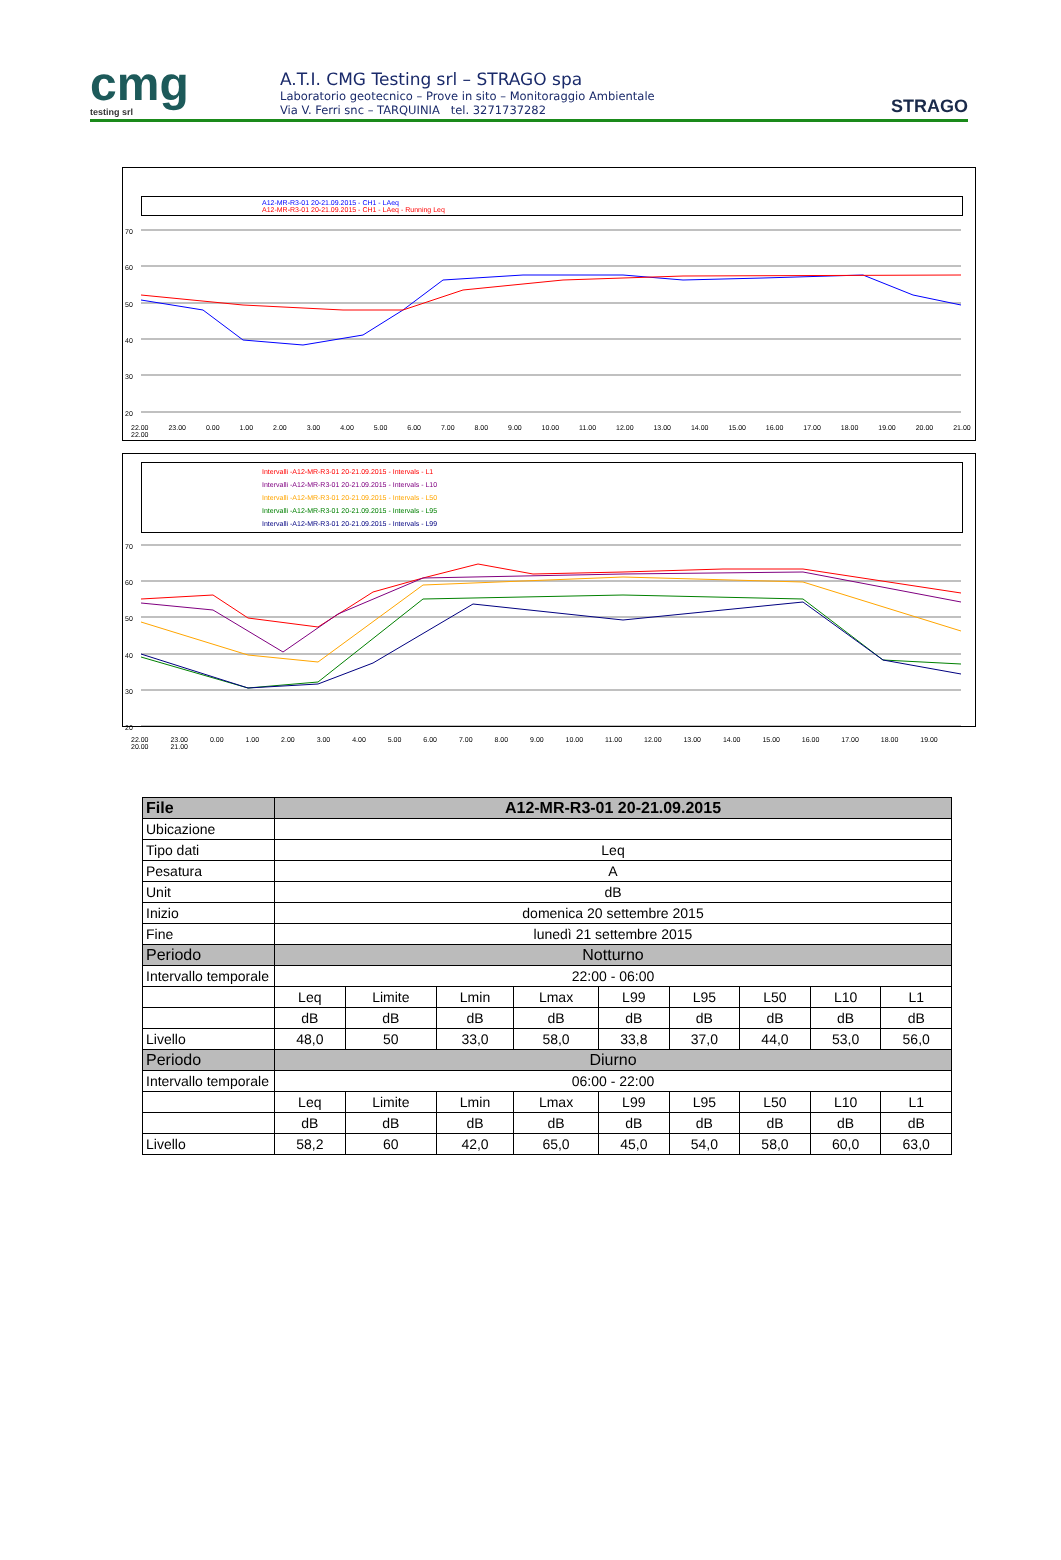cmg
testing srl
A.T.I. CMG Testing srl – STRAGO spa
Laboratorio geotecnico – Prove in sito – Monitoraggio Ambientale
Via V. Ferri snc – TARQUINIA tel. 3271737282
STRAGO
A12-MR-R3-01 20-21.09.2015 - CH1 - LAeq
A12-MR-R3-01 20-21.09.2015 - CH1 - LAeq - Running Leq
70
60
50
40
30
20
22.00 23.00 0.00 1.00 2.00 3.00 4.00 5.00 6.00 7.00 8.00 9.00 10.00 11.00 12.00 13.00 14.00 15.00 16.00 17.00 18.00 19.00 20.00 21.00 22.00
Intervalli -A12-MR-R3-01 20-21.09.2015 - Intervals - L1
Intervalli -A12-MR-R3-01 20-21.09.2015 - Intervals - L10
Intervalli -A12-MR-R3-01 20-21.09.2015 - Intervals - L50
Intervalli -A12-MR-R3-01 20-21.09.2015 - Intervals - L95
Intervalli -A12-MR-R3-01 20-21.09.2015 - Intervals - L99
70
60
50
40
30
20
22.00 23.00 0.00 1.00 2.00 3.00 4.00 5.00 6.00 7.00 8.00 9.00 10.00 11.00 12.00 13.00 14.00 15.00 16.00 17.00 18.00 19.00 20.00 21.00
| File | A12-MR-R3-01 20-21.09.2015 | | | | | | | | |
| --- | --- | --- | --- | --- | --- | --- | --- | --- | --- |
| Ubicazione | | | | | | | | | |
| Tipo dati | Leq | | | | | | | | |
| Pesatura | A | | | | | | | | |
| Unit | dB | | | | | | | | |
| Inizio | domenica 20 settembre 2015 | | | | | | | | |
| Fine | lunedì 21 settembre 2015 | | | | | | | | |
| Periodo | Notturno | | | | | | | | |
| Intervallo temporale | 22:00 - 06:00 | | | | | | | | |
| | Leq | Limite | Lmin | Lmax | L99 | L95 | L50 | L10 | L1 |
| | dB | dB | dB | dB | dB | dB | dB | dB | dB |
| Livello | 48,0 | 50 | 33,0 | 58,0 | 33,8 | 37,0 | 44,0 | 53,0 | 56,0 |
| Periodo | Diurno | | | | | | | | |
| Intervallo temporale | 06:00 - 22:00 | | | | | | | | |
| | Leq | Limite | Lmin | Lmax | L99 | L95 | L50 | L10 | L1 |
| | dB | dB | dB | dB | dB | dB | dB | dB | dB |
| Livello | 58,2 | 60 | 42,0 | 65,0 | 45,0 | 54,0 | 58,0 | 60,0 | 63,0 |